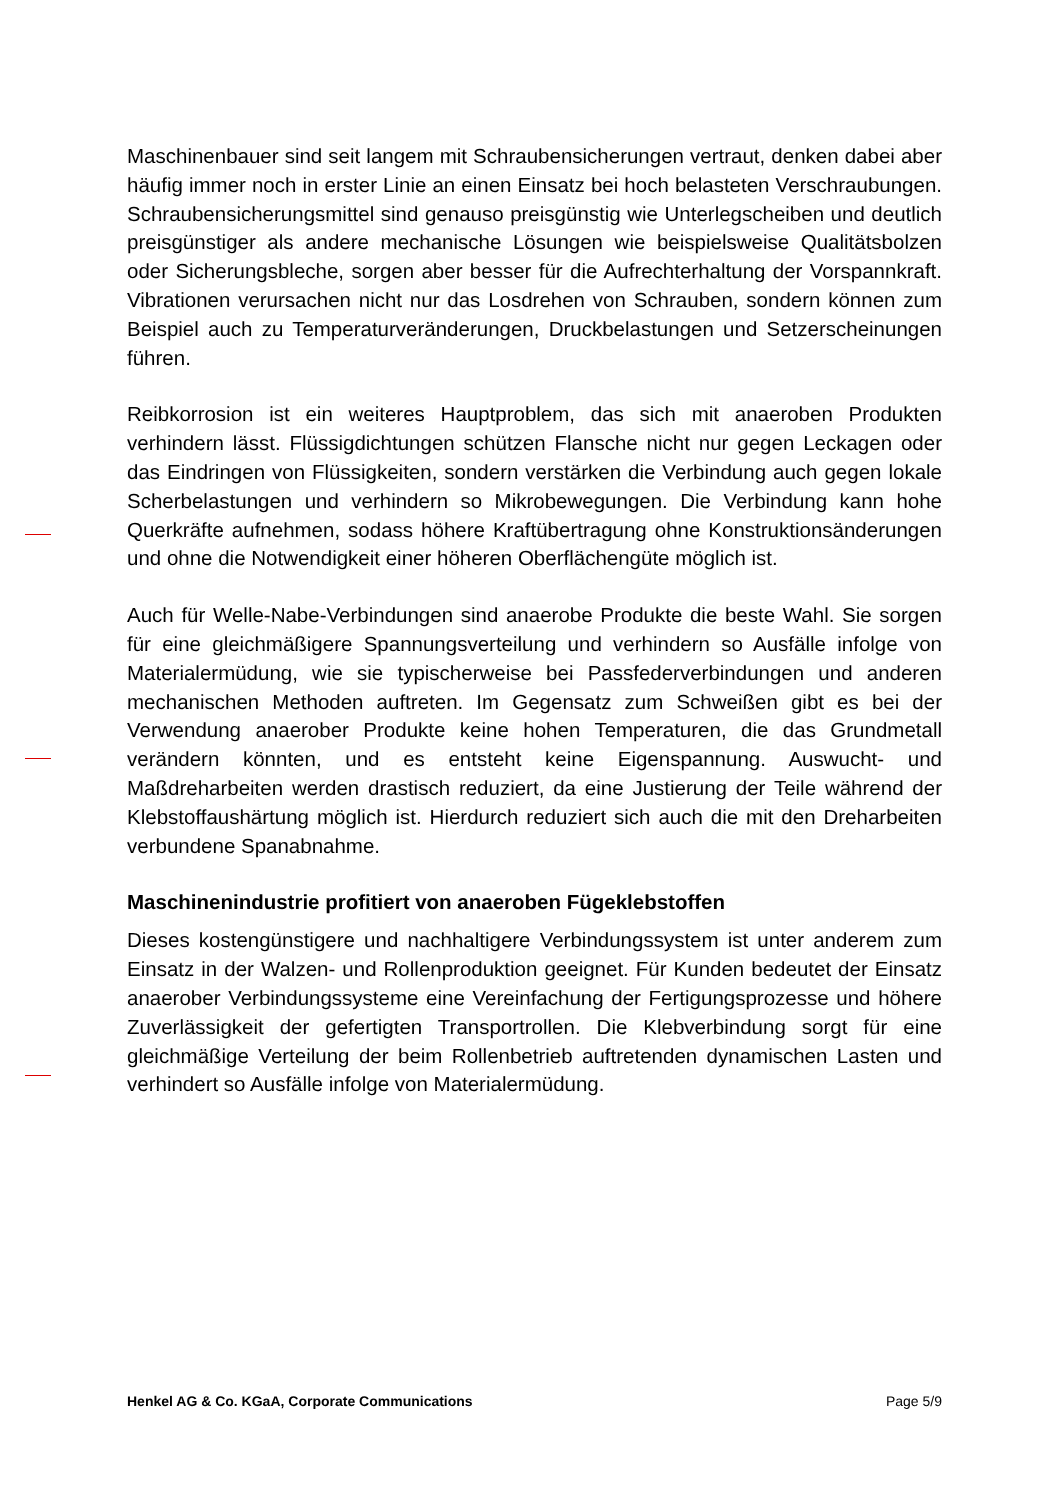Maschinenbauer sind seit langem mit Schraubensicherungen vertraut, denken dabei aber häufig immer noch in erster Linie an einen Einsatz bei hoch belasteten Verschraubungen. Schraubensicherungsmittel sind genauso preisgünstig wie Unterlegscheiben und deutlich preisgünstiger als andere mechanische Lösungen wie beispielsweise Qualitätsbolzen oder Sicherungsbleche, sorgen aber besser für die Aufrechterhaltung der Vorspannkraft. Vibrationen verursachen nicht nur das Losdrehen von Schrauben, sondern können zum Beispiel auch zu Temperaturveränderungen, Druckbelastungen und Setzerscheinungen führen.
Reibkorrosion ist ein weiteres Hauptproblem, das sich mit anaeroben Produkten verhindern lässt. Flüssigdichtungen schützen Flansche nicht nur gegen Leckagen oder das Eindringen von Flüssigkeiten, sondern verstärken die Verbindung auch gegen lokale Scherbelastungen und verhindern so Mikrobewegungen. Die Verbindung kann hohe Querkräfte aufnehmen, sodass höhere Kraftübertragung ohne Konstruktionsänderungen und ohne die Notwendigkeit einer höheren Oberflächengüte möglich ist.
Auch für Welle-Nabe-Verbindungen sind anaerobe Produkte die beste Wahl. Sie sorgen für eine gleichmäßigere Spannungsverteilung und verhindern so Ausfälle infolge von Materialermüdung, wie sie typischerweise bei Passfederverbindungen und anderen mechanischen Methoden auftreten. Im Gegensatz zum Schweißen gibt es bei der Verwendung anaerober Produkte keine hohen Temperaturen, die das Grundmetall verändern könnten, und es entsteht keine Eigenspannung. Auswucht- und Maßdreharbeiten werden drastisch reduziert, da eine Justierung der Teile während der Klebstoffaushärtung möglich ist. Hierdurch reduziert sich auch die mit den Dreharbeiten verbundene Spanabnahme.
Maschinenindustrie profitiert von anaeroben Fügeklebstoffen
Dieses kostengünstigere und nachhaltigere Verbindungssystem ist unter anderem zum Einsatz in der Walzen- und Rollenproduktion geeignet. Für Kunden bedeutet der Einsatz anaerober Verbindungssysteme eine Vereinfachung der Fertigungsprozesse und höhere Zuverlässigkeit der gefertigten Transportrollen. Die Klebverbindung sorgt für eine gleichmäßige Verteilung der beim Rollenbetrieb auftretenden dynamischen Lasten und verhindert so Ausfälle infolge von Materialermüdung.
Henkel AG & Co. KGaA, Corporate Communications Page 5/9